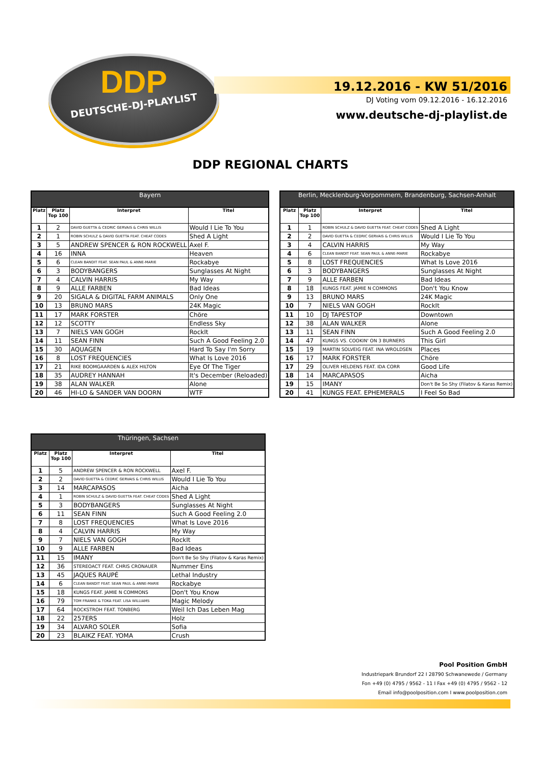DDP
DEUTSCHE-DJ-PLAYLIST
19.12.2016 - KW 51/2016
DJ Voting vom 09.12.2016 - 16.12.2016
www.deutsche-dj-playlist.de
DDP REGIONAL CHARTS
| Bayern | | | |
| --- | --- | --- | --- |
| Platz | Platz Top 100 | Interpret | Titel |
| 1 | 2 | DAVID GUETTA & CEDRIC GERVAIS & CHRIS WILLIS | Would I Lie To You |
| 2 | 1 | ROBIN SCHULZ & DAVID GUETTA FEAT. CHEAT CODES | Shed A Light |
| 3 | 5 | ANDREW SPENCER & RON ROCKWELL | Axel F. |
| 4 | 16 | INNA | Heaven |
| 5 | 6 | CLEAN BANDIT FEAT. SEAN PAUL & ANNE-MARIE | Rockabye |
| 6 | 3 | BODYBANGERS | Sunglasses At Night |
| 7 | 4 | CALVIN HARRIS | My Way |
| 8 | 9 | ALLE FARBEN | Bad Ideas |
| 9 | 20 | SIGALA & DIGITAL FARM ANIMALS | Only One |
| 10 | 13 | BRUNO MARS | 24K Magic |
| 11 | 17 | MARK FORSTER | Chöre |
| 12 | 12 | SCOTTY | Endless Sky |
| 13 | 7 | NIELS VAN GOGH | RockIt |
| 14 | 11 | SEAN FINN | Such A Good Feeling 2.0 |
| 15 | 30 | AQUAGEN | Hard To Say I'm Sorry |
| 16 | 8 | LOST FREQUENCIES | What Is Love 2016 |
| 17 | 21 | RIKE BOOMGAARDEN & ALEX HILTON | Eye Of The Tiger |
| 18 | 35 | AUDREY HANNAH | It's December (Reloaded) |
| 19 | 38 | ALAN WALKER | Alone |
| 20 | 46 | HI-LO & SANDER VAN DOORN | WTF |
| Berlin, Mecklenburg-Vorpommern, Brandenburg, Sachsen-Anhalt | | | |
| --- | --- | --- | --- |
| Platz | Platz Top 100 | Interpret | Titel |
| 1 | 1 | ROBIN SCHULZ & DAVID GUETTA FEAT. CHEAT CODES | Shed A Light |
| 2 | 2 | DAVID GUETTA & CEDRIC GERVAIS & CHRIS WILLIS | Would I Lie To You |
| 3 | 4 | CALVIN HARRIS | My Way |
| 4 | 6 | CLEAN BANDIT FEAT. SEAN PAUL & ANNE-MARIE | Rockabye |
| 5 | 8 | LOST FREQUENCIES | What Is Love 2016 |
| 6 | 3 | BODYBANGERS | Sunglasses At Night |
| 7 | 9 | ALLE FARBEN | Bad Ideas |
| 8 | 18 | KUNGS FEAT. JAMIE N COMMONS | Don't You Know |
| 9 | 13 | BRUNO MARS | 24K Magic |
| 10 | 7 | NIELS VAN GOGH | RockIt |
| 11 | 10 | DJ TAPESTOP | Downtown |
| 12 | 38 | ALAN WALKER | Alone |
| 13 | 11 | SEAN FINN | Such A Good Feeling 2.0 |
| 14 | 47 | KUNGS VS. COOKIN' ON 3 BURNERS | This Girl |
| 15 | 19 | MARTIN SOLVEIG FEAT. INA WROLDSEN | Places |
| 16 | 17 | MARK FORSTER | Chöre |
| 17 | 29 | OLIVER HELDENS FEAT. IDA CORR | Good Life |
| 18 | 14 | MARCAPASOS | Aicha |
| 19 | 15 | IMANY | Don't Be So Shy (Filatov & Karas Remix) |
| 20 | 41 | KUNGS FEAT. EPHEMERALS | I Feel So Bad |
| Thüringen, Sachsen | | | |
| --- | --- | --- | --- |
| Platz | Platz Top 100 | Interpret | Titel |
| 1 | 5 | ANDREW SPENCER & RON ROCKWELL | Axel F. |
| 2 | 2 | DAVID GUETTA & CEDRIC GERVAIS & CHRIS WILLIS | Would I Lie To You |
| 3 | 14 | MARCAPASOS | Aicha |
| 4 | 1 | ROBIN SCHULZ & DAVID GUETTA FEAT. CHEAT CODES | Shed A Light |
| 5 | 3 | BODYBANGERS | Sunglasses At Night |
| 6 | 11 | SEAN FINN | Such A Good Feeling 2.0 |
| 7 | 8 | LOST FREQUENCIES | What Is Love 2016 |
| 8 | 4 | CALVIN HARRIS | My Way |
| 9 | 7 | NIELS VAN GOGH | RockIt |
| 10 | 9 | ALLE FARBEN | Bad Ideas |
| 11 | 15 | IMANY | Don't Be So Shy (Filatov & Karas Remix) |
| 12 | 36 | STEREOACT FEAT. CHRIS CRONAUER | Nummer Eins |
| 13 | 45 | JAQUES RAUPÉ | Lethal Industry |
| 14 | 6 | CLEAN BANDIT FEAT. SEAN PAUL & ANNE-MARIE | Rockabye |
| 15 | 18 | KUNGS FEAT. JAMIE N COMMONS | Don't You Know |
| 16 | 79 | TOM FRANKE & TOKA FEAT. LISA WILLIAMS | Magic Melody |
| 17 | 64 | ROCKSTROH FEAT. TONBERG | Weil Ich Das Leben Mag |
| 18 | 22 | 257ERS | Holz |
| 19 | 34 | ALVARO SOLER | Sofia |
| 20 | 23 | BLAIKZ FEAT. YOMA | Crush |
Pool Position GmbH
Industriepark Brundorf 22 I 28790 Schwanewede / Germany
Fon +49 (0) 4795 / 9562 - 11 I Fax +49 (0) 4795 / 9562 - 12
Email info@poolposition.com I www.poolposition.com